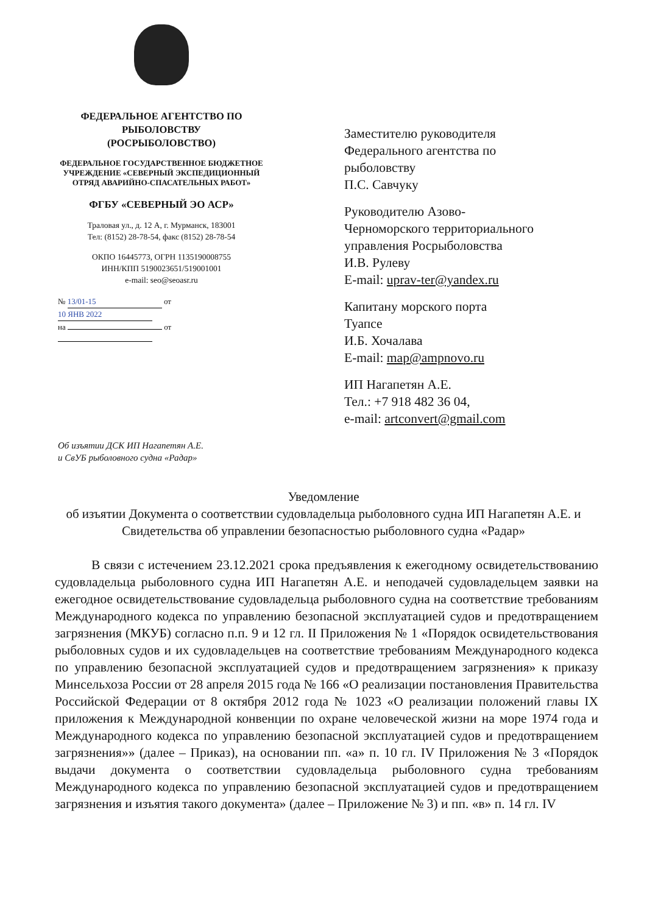ФЕДЕРАЛЬНОЕ АГЕНТСТВО ПО РЫБОЛОВСТВУ
(РОСРЫБОЛОВСТВО)
ФЕДЕРАЛЬНОЕ ГОСУДАРСТВЕННОЕ БЮДЖЕТНОЕ УЧРЕЖДЕНИЕ «СЕВЕРНЫЙ ЭКСПЕДИЦИОННЫЙ ОТРЯД АВАРИЙНО-СПАСАТЕЛЬНЫХ РАБОТ»
ФГБУ «СЕВЕРНЫЙ ЭО АСР»
Траловая ул., д. 12 А, г. Мурманск, 183001
Тел: (8152) 28-78-54, факс (8152) 28-78-54
ОКПО 16445773, ОГРН 1135190008755
ИНН/КПП 5190023651/519001001
e-mail: seo@seoasr.ru
№ 13/01-15 от 10 ЯНВ 2022
на от
Заместителю руководителя
Федерального агентства по
рыболовству
П.С. Савчуку
Руководителю Азово-
Черноморского территориального
управления Росрыболовства
И.В. Рулеву
E-mail: uprav-ter@yandex.ru
Капитану морского порта
Туапсе
И.Б. Хочалава
E-mail: map@ampnovo.ru
ИП Нагапетян А.Е.
Тел.: +7 918 482 36 04,
e-mail: artconvert@gmail.com
Об изъятии ДСК ИП Нагапетян А.Е.
и СвУБ рыболовного судна «Радар»
Уведомление
об изъятии Документа о соответствии судовладельца рыболовного судна ИП Нагапетян А.Е. и Свидетельства об управлении безопасностью рыболовного судна «Радар»
В связи с истечением 23.12.2021 срока предъявления к ежегодному освидетельствованию судовладельца рыболовного судна ИП Нагапетян А.Е. и неподачей судовладельцем заявки на ежегодное освидетельствование судовладельца рыболовного судна на соответствие требованиям Международного кодекса по управлению безопасной эксплуатацией судов и предотвращением загрязнения (МКУБ) согласно п.п. 9 и 12 гл. II Приложения № 1 «Порядок освидетельствования рыболовных судов и их судовладельцев на соответствие требованиям Международного кодекса по управлению безопасной эксплуатацией судов и предотвращением загрязнения» к приказу Минсельхоза России от 28 апреля 2015 года № 166 «О реализации постановления Правительства Российской Федерации от 8 октября 2012 года № 1023 «О реализации положений главы IX приложения к Международной конвенции по охране человеческой жизни на море 1974 года и Международного кодекса по управлению безопасной эксплуатацией судов и предотвращением загрязнения»» (далее – Приказ), на основании пп. «а» п. 10 гл. IV Приложения № 3 «Порядок выдачи документа о соответствии судовладельца рыболовного судна требованиям Международного кодекса по управлению безопасной эксплуатацией судов и предотвращением загрязнения и изъятия такого документа» (далее – Приложение № 3) и пп. «в» п. 14 гл. IV